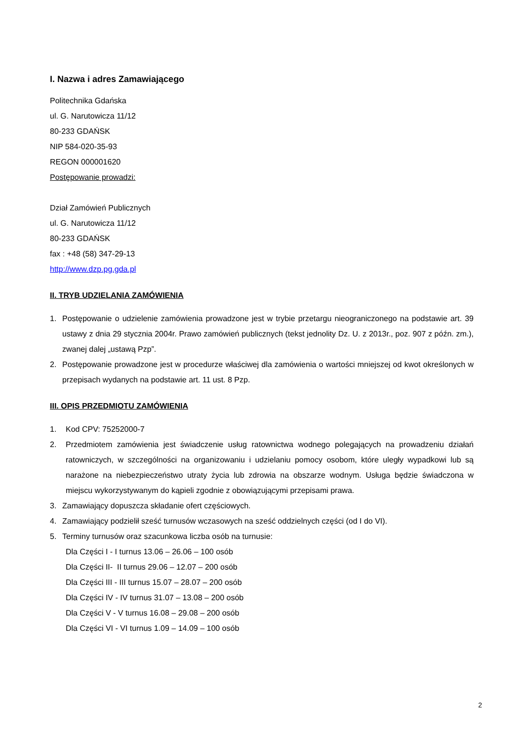I. Nazwa i adres Zamawiającego
Politechnika Gdańska
ul. G. Narutowicza 11/12
80-233 GDAŃSK
NIP 584-020-35-93
REGON 000001620
Postępowanie prowadzi:
Dział Zamówień Publicznych
ul. G. Narutowicza 11/12
80-233 GDAŃSK
fax : +48 (58) 347-29-13
http://www.dzp.pg.gda.pl
II. TRYB UDZIELANIA ZAMÓWIENIA
1. Postępowanie o udzielenie zamówienia prowadzone jest w trybie przetargu nieograniczonego na podstawie art. 39 ustawy z dnia 29 stycznia 2004r. Prawo zamówień publicznych (tekst jednolity Dz. U. z 2013r., poz. 907 z późn. zm.), zwanej dalej „ustawą Pzp”.
2. Postępowanie prowadzone jest w procedurze właściwej dla zamówienia o wartości mniejszej od kwot określonych w przepisach wydanych na podstawie art. 11 ust. 8 Pzp.
III. OPIS PRZEDMIOTU ZAMÓWIENIA
1. Kod CPV: 75252000-7
2. Przedmiotem zamówienia jest świadczenie usług ratownictwa wodnego polegających na prowadzeniu działań ratowniczych, w szczególności na organizowaniu i udzielaniu pomocy osobom, które uległy wypadkowi lub są narażone na niebezpieczeństwo utraty życia lub zdrowia na obszarze wodnym. Usługa będzie świadczona w miejscu wykorzystywanym do kąpieli zgodnie z obowiązującymi przepisami prawa.
3. Zamawiający dopuszcza składanie ofert częściowych.
4. Zamawiający podzielił sześć turnusów wczasowych na sześć oddzielnych części (od I do VI).
5. Terminy turnusów oraz szacunkowa liczba osób na turnusie:
Dla Części I - I turnus 13.06 – 26.06 – 100 osób
Dla Części II- II turnus 29.06 – 12.07 – 200 osób
Dla Części III - III turnus 15.07 – 28.07 – 200 osób
Dla Części IV - IV turnus 31.07 – 13.08 – 200 osób
Dla Części V - V turnus 16.08 – 29.08 – 200 osób
Dla Części VI - VI turnus 1.09 – 14.09 – 100 osób
2